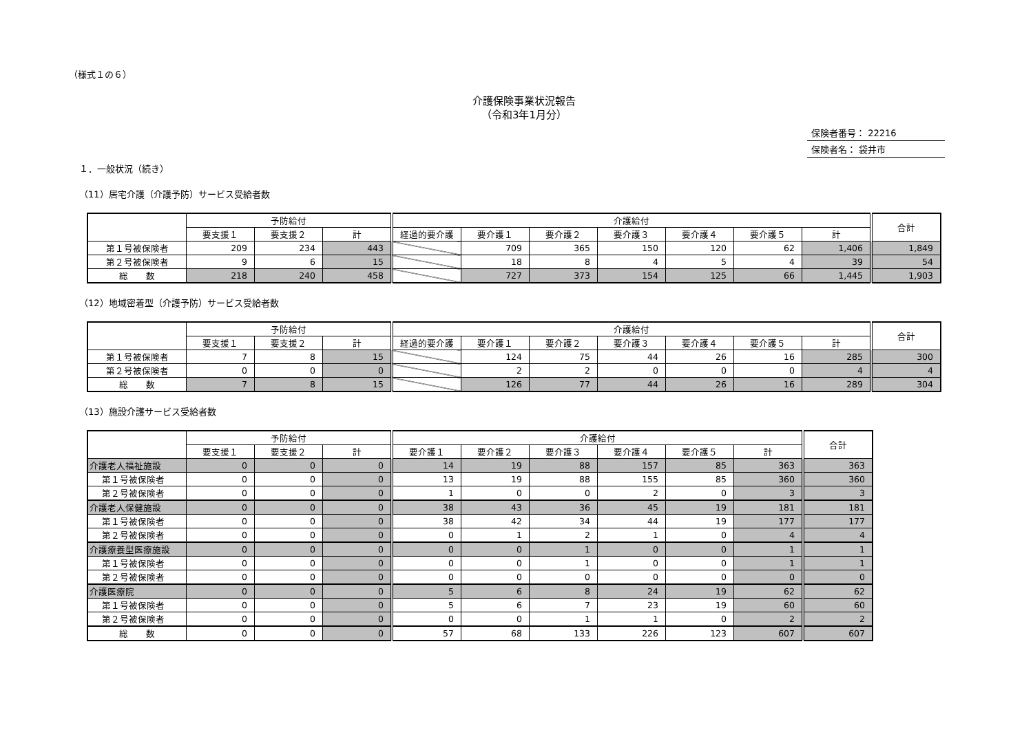（様式１の６）
介護保険事業状況報告
（令和3年1月分）
保険者番号： 22216
保険者名： 袋井市
１．一般状況（続き）
（11）居宅介護（介護予防）サービス受給者数
| | 予防給付 | | | 介護給付 | | | | | | | 合計 |
| --- | --- | --- | --- | --- | --- | --- | --- | --- | --- | --- | --- |
| | 要支援１ | 要支援２ | 計 | 経過的要介護 | 要介護１ | 要介護２ | 要介護３ | 要介護４ | 要介護５ | 計 | |
| 第１号被保険者 | 209 | 234 | 443 | | 709 | 365 | 150 | 120 | 62 | 1,406 | 1,849 |
| 第２号被保険者 | 9 | 6 | 15 | | 18 | 8 | 4 | 5 | 4 | 39 | 54 |
| 総 数 | 218 | 240 | 458 | | 727 | 373 | 154 | 125 | 66 | 1,445 | 1,903 |
（12）地域密着型（介護予防）サービス受給者数
| | 予防給付 | | | 介護給付 | | | | | | | 合計 |
| --- | --- | --- | --- | --- | --- | --- | --- | --- | --- | --- | --- |
| | 要支援１ | 要支援２ | 計 | 経過的要介護 | 要介護１ | 要介護２ | 要介護３ | 要介護４ | 要介護５ | 計 | |
| 第１号被保険者 | 7 | 8 | 15 | | 124 | 75 | 44 | 26 | 16 | 285 | 300 |
| 第２号被保険者 | 0 | 0 | 0 | | 2 | 2 | 0 | 0 | 0 | 4 | 4 |
| 総 数 | 7 | 8 | 15 | | 126 | 77 | 44 | 26 | 16 | 289 | 304 |
（13）施設介護サービス受給者数
| | 予防給付 | | | 介護給付 | | | | | | 合計 |
| --- | --- | --- | --- | --- | --- | --- | --- | --- | --- | --- |
| | 要支援１ | 要支援２ | 計 | 要介護１ | 要介護２ | 要介護３ | 要介護４ | 要介護５ | 計 | |
| 介護老人福祉施設 | 0 | 0 | 0 | 14 | 19 | 88 | 157 | 85 | 363 | 363 |
| 第１号被保険者 | 0 | 0 | 0 | 13 | 19 | 88 | 155 | 85 | 360 | 360 |
| 第２号被保険者 | 0 | 0 | 0 | 1 | 0 | 0 | 2 | 0 | 3 | 3 |
| 介護老人保健施設 | 0 | 0 | 0 | 38 | 43 | 36 | 45 | 19 | 181 | 181 |
| 第１号被保険者 | 0 | 0 | 0 | 38 | 42 | 34 | 44 | 19 | 177 | 177 |
| 第２号被保険者 | 0 | 0 | 0 | 0 | 1 | 2 | 1 | 0 | 4 | 4 |
| 介護療養型医療施設 | 0 | 0 | 0 | 0 | 0 | 1 | 0 | 0 | 1 | 1 |
| 第１号被保険者 | 0 | 0 | 0 | 0 | 0 | 1 | 0 | 0 | 1 | 1 |
| 第２号被保険者 | 0 | 0 | 0 | 0 | 0 | 0 | 0 | 0 | 0 | 0 |
| 介護医療院 | 0 | 0 | 0 | 5 | 6 | 8 | 24 | 19 | 62 | 62 |
| 第１号被保険者 | 0 | 0 | 0 | 5 | 6 | 7 | 23 | 19 | 60 | 60 |
| 第２号被保険者 | 0 | 0 | 0 | 0 | 0 | 1 | 1 | 0 | 2 | 2 |
| 総 数 | 0 | 0 | 0 | 57 | 68 | 133 | 226 | 123 | 607 | 607 |